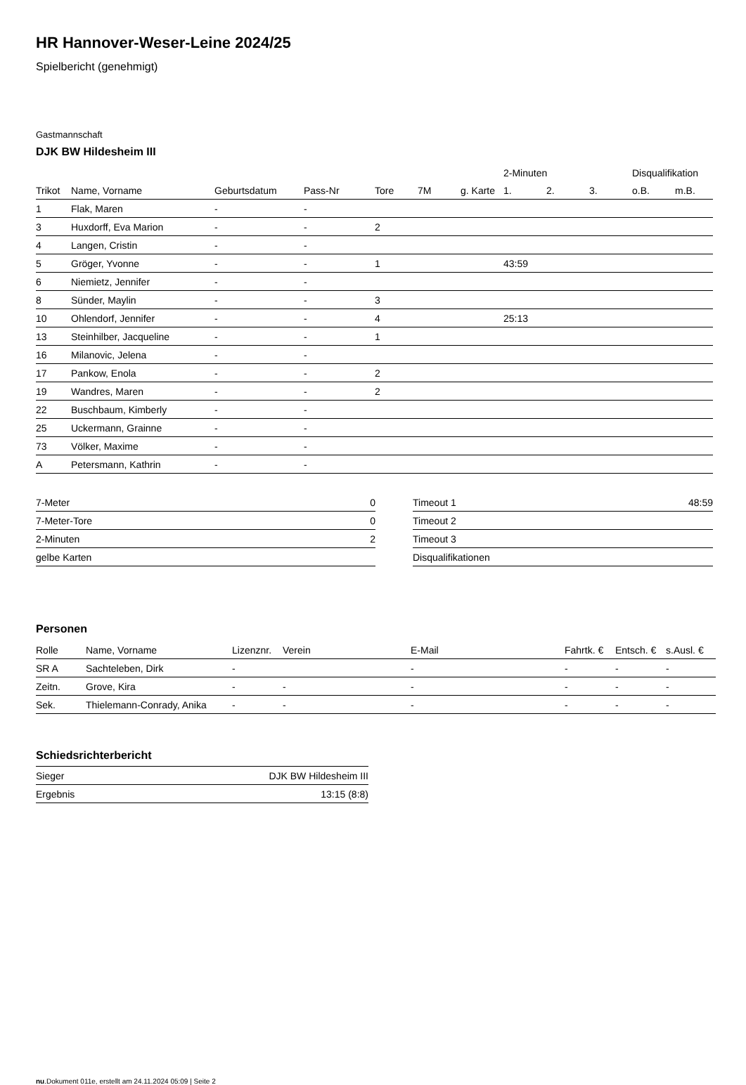HR Hannover-Weser-Leine 2024/25
Spielbericht (genehmigt)
Gastmannschaft
DJK BW Hildesheim III
| | | | | | | | 2-Minuten | | | Disqualifikation | |
| --- | --- | --- | --- | --- | --- | --- | --- | --- | --- | --- | --- |
| Trikot | Name, Vorname | Geburtsdatum | Pass-Nr | Tore | 7M | g. Karte | 1. | 2. | 3. | o.B. | m.B. |
| 1 | Flak, Maren | - | - | | | | | | | | |
| 3 | Huxdorff, Eva Marion | - | - | 2 | | | | | | | |
| 4 | Langen, Cristin | - | - | | | | | | | | |
| 5 | Gröger, Yvonne | - | - | 1 | | | 43:59 | | | | |
| 6 | Niemietz, Jennifer | - | - | | | | | | | | |
| 8 | Sünder, Maylin | - | - | 3 | | | | | | | |
| 10 | Ohlendorf, Jennifer | - | - | 4 | | | 25:13 | | | | |
| 13 | Steinhilber, Jacqueline | - | - | 1 | | | | | | | |
| 16 | Milanovic, Jelena | - | - | | | | | | | | |
| 17 | Pankow, Enola | - | - | 2 | | | | | | | |
| 19 | Wandres, Maren | - | - | 2 | | | | | | | |
| 22 | Buschbaum, Kimberly | - | - | | | | | | | | |
| 25 | Uckermann, Grainne | - | - | | | | | | | | |
| 73 | Völker, Maxime | - | - | | | | | | | | |
| A | Petersmann, Kathrin | - | - | | | | | | | | |
| 7-Meter | 0 |
| 7-Meter-Tore | 0 |
| 2-Minuten | 2 |
| gelbe Karten | |
| Timeout 1 | 48:59 |
| Timeout 2 | |
| Timeout 3 | |
| Disqualifikationen | |
Personen
| Rolle | Name, Vorname | Lizenznr. | Verein | E-Mail | Fahrtk. € | Entsch. € | s.Ausl. € |
| --- | --- | --- | --- | --- | --- | --- | --- |
| SR A | Sachteleben, Dirk | - | | - | - | - | - |
| Zeitn. | Grove, Kira | - | - | - | - | - | - |
| Sek. | Thielemann-Conrady, Anika | - | - | - | - | - | - |
Schiedsrichterbericht
| Sieger | DJK BW Hildesheim III |
| Ergebnis | 13:15 (8:8) |
nu.Dokument 011e, erstellt am 24.11.2024 05:09 | Seite 2